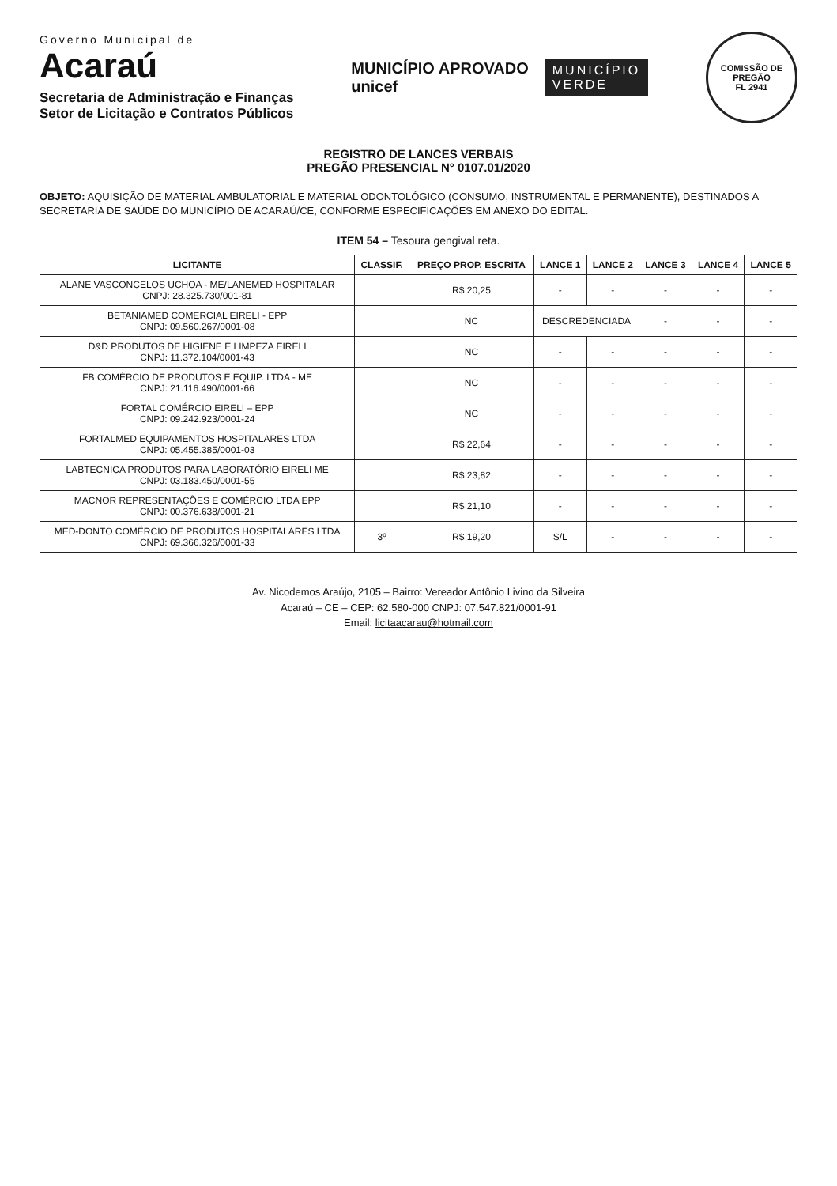Governo Municipal de
Acaraú
Secretaria de Administração e Finanças
Setor de Licitação e Contratos Públicos
MUNICÍPIO APROVADO
unicef
MUNICÍPIO
VERDE
COMISSÃO DE PREGÃO
FL 2941
REGISTRO DE LANCES VERBAIS
PREGÃO PRESENCIAL N° 0107.01/2020
OBJETO: AQUISIÇÃO DE MATERIAL AMBULATORIAL E MATERIAL ODONTOLÓGICO (CONSUMO, INSTRUMENTAL E PERMANENTE), DESTINADOS A SECRETARIA DE SAÚDE DO MUNICÍPIO DE ACARAÚ/CE, CONFORME ESPECIFICAÇÕES EM ANEXO DO EDITAL.
ITEM 54 – Tesoura gengival reta.
| LICITANTE | CLASSIF. | PREÇO PROP. ESCRITA | LANCE 1 | LANCE 2 | LANCE 3 | LANCE 4 | LANCE 5 |
| --- | --- | --- | --- | --- | --- | --- | --- |
| ALANE VASCONCELOS UCHOA - ME/LANEMED HOSPITALAR CNPJ: 28.325.730/001-81 | | R$ 20,25 | - | - | - | - | - |
| BETANIAMED COMERCIAL EIRELI - EPP CNPJ: 09.560.267/0001-08 | | NC | DESCREDENCIADA | | - | - | - |
| D&D PRODUTOS DE HIGIENE E LIMPEZA EIRELI CNPJ: 11.372.104/0001-43 | | NC | - | - | - | - | - |
| FB COMÉRCIO DE PRODUTOS E EQUIP. LTDA - ME CNPJ: 21.116.490/0001-66 | | NC | - | - | - | - | - |
| FORTAL COMÉRCIO EIRELI – EPP CNPJ: 09.242.923/0001-24 | | NC | - | - | - | - | - |
| FORTALMED EQUIPAMENTOS HOSPITALARES LTDA CNPJ: 05.455.385/0001-03 | | R$ 22,64 | - | - | - | - | - |
| LABTECNICA PRODUTOS PARA LABORATÓRIO EIRELI ME CNPJ: 03.183.450/0001-55 | | R$ 23,82 | - | - | - | - | - |
| MACNOR REPRESENTAÇÕES E COMÉRCIO LTDA EPP CNPJ: 00.376.638/0001-21 | | R$ 21,10 | - | - | - | - | - |
| MED-DONTO COMÉRCIO DE PRODUTOS HOSPITALARES LTDA CNPJ: 69.366.326/0001-33 | 3º | R$ 19,20 | S/L | - | - | - | - |
Av. Nicodemos Araújo, 2105 – Bairro: Vereador Antônio Livino da Silveira
Acaraú – CE – CEP: 62.580-000 CNPJ: 07.547.821/0001-91
Email: licitaacarau@hotmail.com